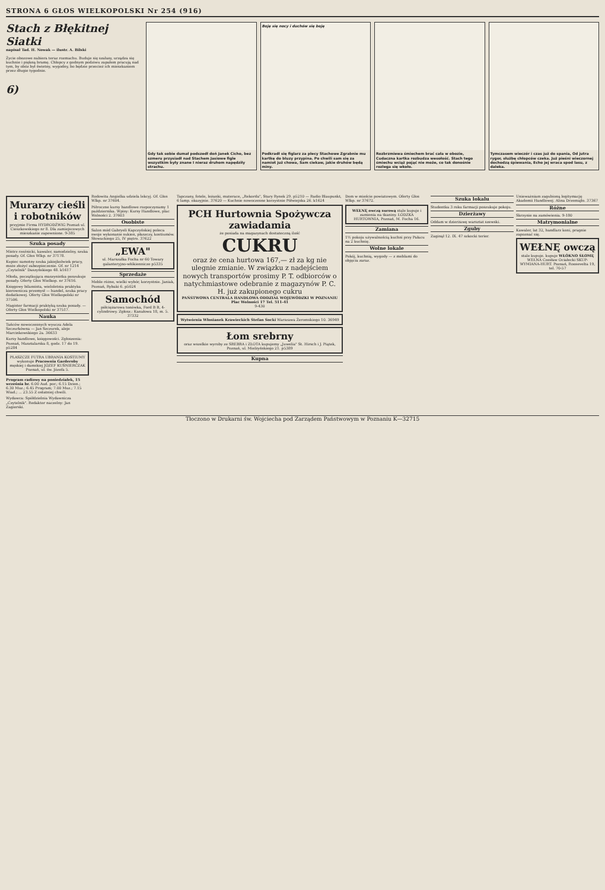STRONA 6 GŁOS WIELKOPOLSKI Nr 254 (916)
Stach z Błękitnej Siatki
napisał Tad. H. Nowak — ilustr. A. Bilski
Życie obozowe nabiera teraz rozmachu. Buduje się szałasy, urządza się kuchnie i piękną bramę. Chłopcy z godnym podziwu zapałem pracują nad tym, by obóz był świetny, wygodny, bo będzie przecież ich mieszkaniem przez długie tygodnie.
6)
Gdy tak sobie dumał podszedł doń Janek Cicho, bez szmeru przysiadł nad Stachem Jasiowe figle wszystkim były znane I nieraz druhom napędziły strachu.
Boję się nocy i duchów się boję
Podkradł się figlarz za plecy Stachowe Zgrabnie mu kartkę do bluzy przypina. Po chwili sam się za namiot już chowa, Sam ciekaw, jakie druhów będą miny.
Rozbrzmiewa śmiechem brać cała w obozie, Cudaczna kartka rozbudza wesołość. Stach tego śmiechu wciąż pojąć nie może, co tak donośnie rozlega się wkoło.
Tymczasem wieczór i czas już do spania, Od jutra rygor, służbę chłopców czeka. Już pieśni wieczornej dochodzą śpiewania, Echo jej wraca spod lasu, z daleka.
Murarzy cieśli i robotników
przyjmie Firma HYDRODŹWIG Poznań ul. Cieszkowskiego nr 8. Dla zamiejscowych mieszkanie zapewnione. 9-385
Szuka posady
Mistrz rzeźnicki, kawaler, samodzielny, szuka posady. Of. Głos Wlkp. nr 37178.
Kupiec samotny szuka jakiejkolwiek pracy, może złożyć zabezpieczenie. Of. nr 1214 „Czytelnik" Daszyńskiego 48. k1617
Młoda, początkująca maszynistka poszukuje posady. Oferty Głos Wielkop. nr 37616.
Księgowy bilansista, wieloletnia praktyka kierownicza przemysł — handel, szuka pracy dodatkowej. Oferty Głos Wielkopolski nr 37506.
Magister farmacji praktyką szuka posady. — Oferty Głos Wielkopolski nr 37517.
Nauka
Tańców nowoczesnych wyucza Adela Szczurkówna — Jan Szczurek, aleje Marcinkowskiego 2a. 36633
Kursy handlowe, księgowości. Zgłoszenia: Poznań, Masztalarska 8, godz. 17 do 19. p5284
PŁASZCZE FUTRA UBRANIA KOSTIUMY wykonuje Pracownia Garderoby męskiej i damskiej JÓZEF KUŚNIERCZAK Poznań, ul. św. Józefa 5.
Program radiowy na poniedziałek, 15 września br. 6.00 Aud. por.; 6.15 Dzien.; 6.30 Muz.; 6.45 Program; 7.00 Muz.; 7.15 Wiad.; ... 23.55 Z ostatniej chwili.
Wydawca: Spółdzielnia Wydawnicza „Czytelnik". Redaktor naczelny: Jan Zagierski.
Rodowita Angielka udziela lekcyj. Of. Głos Wlkp. nr 37604.
Półroczne kursy handlowe rozpoczynamy 1 października. Wpisy: Kursy Handlowe, plac Wolności 2. 37603
Osobiste
Salon mód Gabryeli Kapczyńskiej poleca swoje wykonanie sukien, płaszczy, kostiumów. Słowackiego 25, IV piętro. 37622
„EWA"
ul. Marszałka Focha nr 60 Towary galanteryjno-włókiennicze p5335
Sprzedaże
Meble różne, wielki wybór, korzystnie. Janiak, Poznań, Rybaki 6. p5024
Samochód
półciężarowa tonówka, Ford B B, 4-cylindrowy. Zgłosz.: Kanałowa 18, m. 5. 37332
Tapczany, fotele, leżanki, materace, „Rekorda", Stary Rynek 29. p5210 — Radio Blaupunkt, 6 lamp. okazyjnie. 37620 — Kuchnie nowoczesne korzystnie Półwiejska 26. k1624
PCH Hurtownia Spożywcza zawiadamia
że posiada na magazynach dostateczną ilość
CUKRU
oraz że cena hurtowa 167,— zł za kg nie ulegnie zmianie. W związku z nadejściem nowych transportów prosimy P. T. odbiorców o natychmiastowe odebranie z magazynów P. C. H. już zakupionego cukru
PAŃSTWOWA CENTRALA HANDLOWA ODDZIAŁ WOJEWÓDZKI W POZNANIU Plac Wolności 17 Tel. 511-41
9-430
Wytwórnia Włosianek Krawieckich Stefan Socki Warszawa Żeromskiego 10. 36949
Łom srebrny
oraz wszelkie wyroby ze SREBRA i ZŁOTA kupujemy „Juwelia" St. Hirsch i J. Piątek, Poznań, ul. Mielżyńskiego 21. p5389
Kupna
Dom w mieście powiatowym. Oferty Głos Wlkp. nr 37672.
WEŁNĘ owczą surową stale kupuje i zamienia na tkaniny. ŁÓDZKA HURTOWNIA, Poznań, M. Focha 16.
Zamiana
1½ pokoju używalnością kuchni przy Pałacu na 2 kuchnię.
Wolne lokale
Pokój, kuchnią, wygody — z meblami do objęcia zaraz.
Szuka lokalu
Studentka 3 roku farmacji poszukuje pokoju.
Dzierżawy
Oddam w dzierżawę warsztat szewski.
Zguby
Zaginął 12. IX. 47 szkocki terier.
Unieważniam zagubioną legitymację Akademii Handlowej. Alina Drzemajło. 37367
Różne
Skrzynie na zamówienia. 9-180
Matrymonialne
Kawaler, lat 32, handlarz koni, pragnie zapoznać się.
WEŁNĘ owczą stale kupuje. kupuje WŁÓKNO SŁOMĘ WEŁNA Czesław Ociałecki SKUP-WYMIANA-HURT. Poznań, Roosevelta 19, tel. 70-57
Tłoczono w Drukarni św. Wojciecha pod Zarządem Państwowym w Poznaniu K—32715